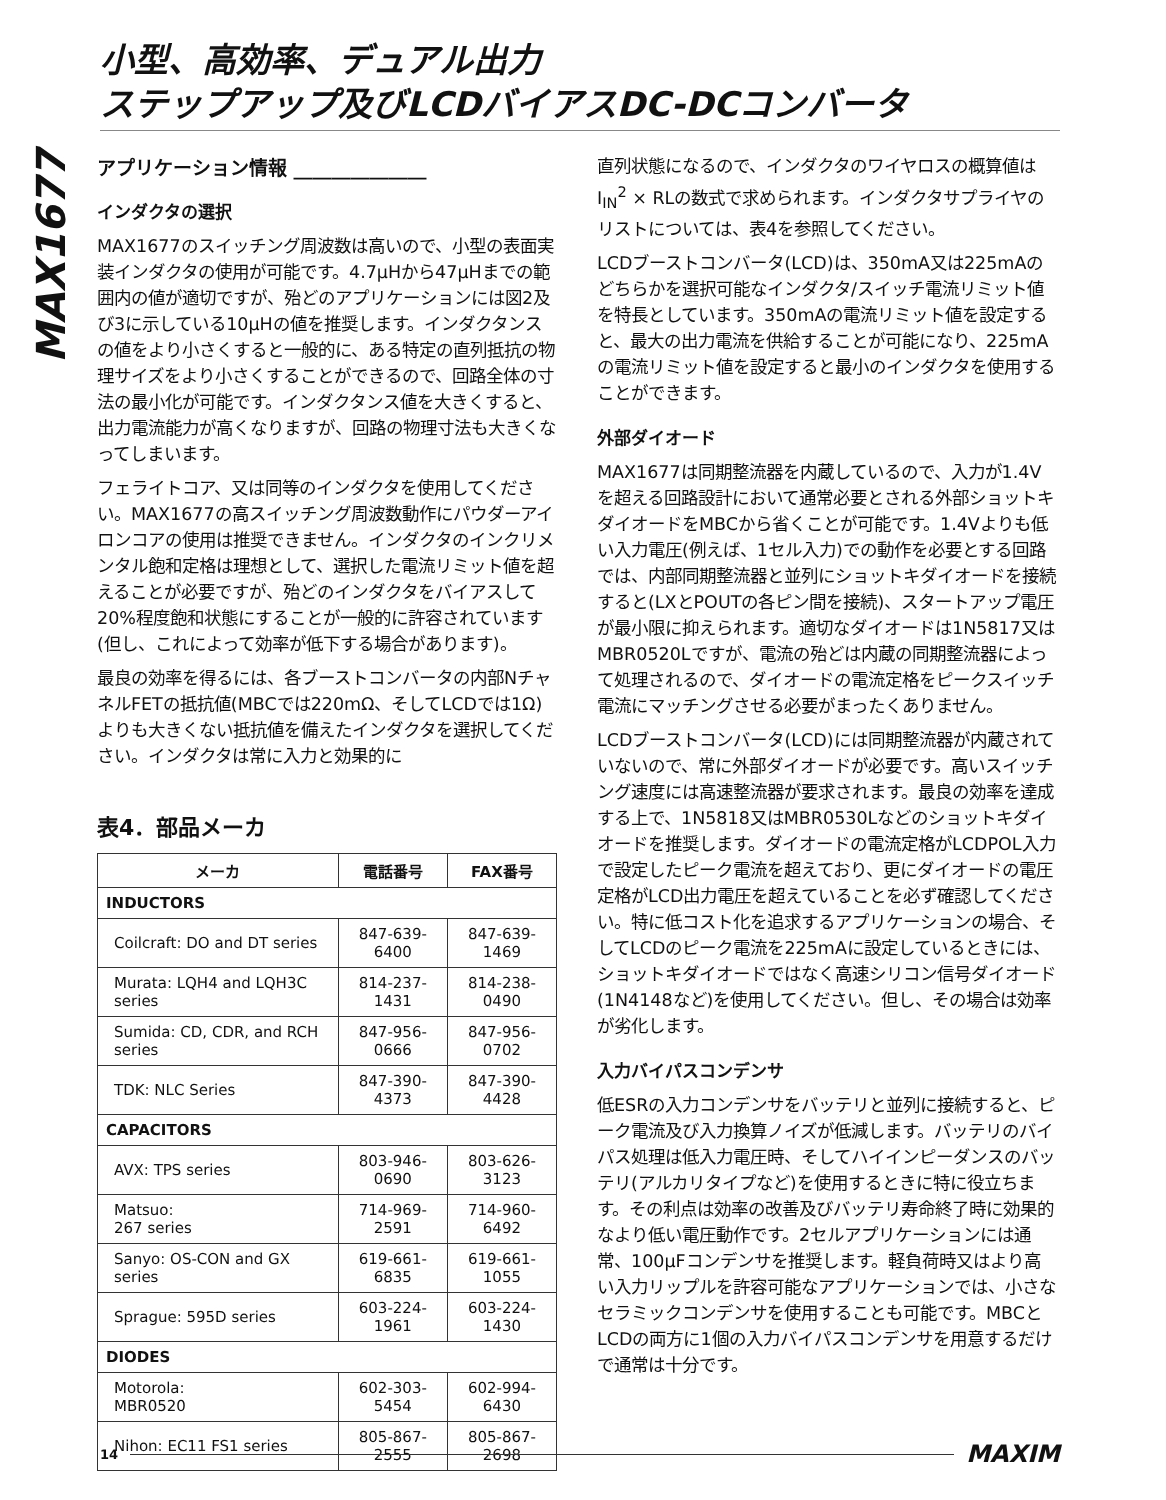MAX1677
小型、高効率、デュアル出力
ステップアップ及びLCDバイアスDC-DCコンバータ
アプリケーション情報 ______________
インダクタの選択
MAX1677のスイッチング周波数は高いので、小型の表面実装インダクタの使用が可能です。4.7µHから47µHまでの範囲内の値が適切ですが、殆どのアプリケーションには図2及び3に示している10µHの値を推奨します。インダクタンスの値をより小さくすると一般的に、ある特定の直列抵抗の物理サイズをより小さくすることができるので、回路全体の寸法の最小化が可能です。インダクタンス値を大きくすると、出力電流能力が高くなりますが、回路の物理寸法も大きくなってしまいます。
フェライトコア、又は同等のインダクタを使用してください。MAX1677の高スイッチング周波数動作にパウダーアイロンコアの使用は推奨できません。インダクタのインクリメンタル飽和定格は理想として、選択した電流リミット値を超えることが必要ですが、殆どのインダクタをバイアスして20%程度飽和状態にすることが一般的に許容されています(但し、これによって効率が低下する場合があります)。
最良の効率を得るには、各ブーストコンバータの内部NチャネルFETの抵抗値(MBCでは220mΩ、そしてLCDでは1Ω)よりも大きくない抵抗値を備えたインダクタを選択してください。インダクタは常に入力と効果的に
表4．部品メーカ
| メーカ | 電話番号 | FAX番号 |
| --- | --- | --- |
| INDUCTORS | | |
| Coilcraft: DO and DT series | 847-639-6400 | 847-639-1469 |
| Murata: LQH4 and LQH3C series | 814-237-1431 | 814-238-0490 |
| Sumida: CD, CDR, and RCH series | 847-956-0666 | 847-956-0702 |
| TDK: NLC Series | 847-390-4373 | 847-390-4428 |
| CAPACITORS | | |
| AVX: TPS series | 803-946-0690 | 803-626-3123 |
| Matsuo: 267 series | 714-969-2591 | 714-960-6492 |
| Sanyo: OS-CON and GX series | 619-661-6835 | 619-661-1055 |
| Sprague: 595D series | 603-224-1961 | 603-224-1430 |
| DIODES | | |
| Motorola: MBR0520 | 602-303-5454 | 602-994-6430 |
| Nihon: EC11 FS1 series | 805-867-2555 | 805-867-2698 |
直列状態になるので、インダクタのワイヤロスの概算値はI<sub>IN</sub><sup>2</sup> × RLの数式で求められます。インダクタサプライヤのリストについては、表4を参照してください。
LCDブーストコンバータ(LCD)は、350mA又は225mAのどちらかを選択可能なインダクタ/スイッチ電流リミット値を特長としています。350mAの電流リミット値を設定すると、最大の出力電流を供給することが可能になり、225mAの電流リミット値を設定すると最小のインダクタを使用することができます。
外部ダイオード
MAX1677は同期整流器を内蔵しているので、入力が1.4Vを超える回路設計において通常必要とされる外部ショットキダイオードをMBCから省くことが可能です。1.4Vよりも低い入力電圧(例えば、1セル入力)での動作を必要とする回路では、内部同期整流器と並列にショットキダイオードを接続すると(LXとPOUTの各ピン間を接続)、スタートアップ電圧が最小限に抑えられます。適切なダイオードは1N5817又はMBR0520Lですが、電流の殆どは内蔵の同期整流器によって処理されるので、ダイオードの電流定格をピークスイッチ電流にマッチングさせる必要がまったくありません。
LCDブーストコンバータ(LCD)には同期整流器が内蔵されていないので、常に外部ダイオードが必要です。高いスイッチング速度には高速整流器が要求されます。最良の効率を達成する上で、1N5818又はMBR0530Lなどのショットキダイオードを推奨します。ダイオードの電流定格がLCDPOL入力で設定したピーク電流を超えており、更にダイオードの電圧定格がLCD出力電圧を超えていることを必ず確認してください。特に低コスト化を追求するアプリケーションの場合、そしてLCDのピーク電流を225mAに設定しているときには、ショットキダイオードではなく高速シリコン信号ダイオード(1N4148など)を使用してください。但し、その場合は効率が劣化します。
入力バイパスコンデンサ
低ESRの入力コンデンサをバッテリと並列に接続すると、ピーク電流及び入力換算ノイズが低減します。バッテリのバイパス処理は低入力電圧時、そしてハイインピーダンスのバッテリ(アルカリタイプなど)を使用するときに特に役立ちます。その利点は効率の改善及びバッテリ寿命終了時に効果的なより低い電圧動作です。2セルアプリケーションには通常、100µFコンデンサを推奨します。軽負荷時又はより高い入力リップルを許容可能なアプリケーションでは、小さなセラミックコンデンサを使用することも可能です。MBCとLCDの両方に1個の入力バイパスコンデンサを用意するだけで通常は十分です。
14 MAXIM